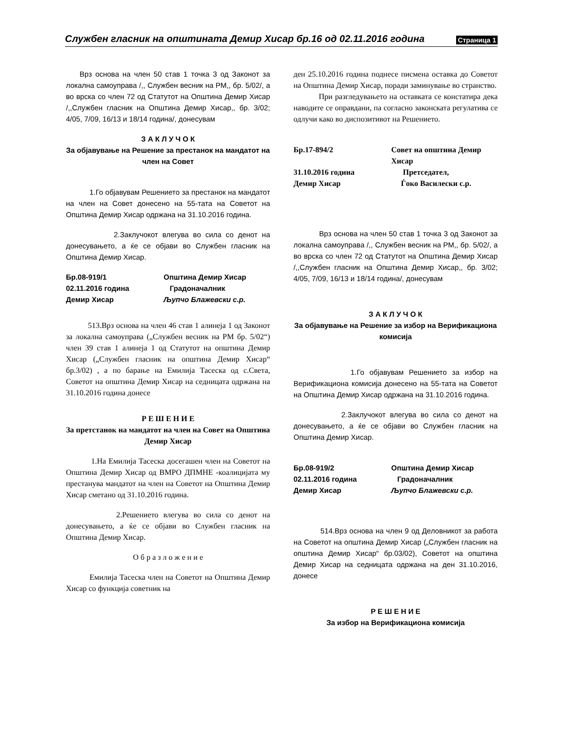Службен гласник на општината Демир Хисар бр.16 од 02.11.2016 година Страница 1
Врз основа на член 50 став 1 точка 3 од Законот за локална самоуправа /,, Службен весник на РМ,, бр. 5/02/, а во врска со член 72 од Статутот на Општина Демир Хисар /,,Службен гласник на Општина Демир Хисар,, бр. 3/02; 4/05, 7/09, 16/13 и 18/14 година/, донесувам
З А К Л У Ч О К
За објавување на Решение за престанок на мандатот на член на Совет
1.Го објавувам Решението за престанок на мандатот на член на Совет донесено на 55-тата на Советот на Општина Демир Хисар одржана на 31.10.2016 година.
2.Заклучокот влегува во сила со денот на донесувањето, а ќе се објави во Службен гласник на Општина Демир Хисар.
Бр.08-919/1 Општина Демир Хисар 02.11.2016 година Градоначалник Демир Хисар Љупчо Блажевски с.р.
513.Врз основа на член 46 став 1 алинеја 1 од Законот за локална самоуправа („Службен весник на РМ бр. 5/02“) член 39 став 1 алинеја 1 од Статутот на општина Демир Хисар („Службен гласник на општина Демир Хисар“ бр.3/02) , а по барање на Емилија Тасеска од с.Света, Советот на општина Демир Хисар на седницата одржана на 31.10.2016 година донесе
Р Е Ш Е Н И Е
За претстанок на мандатот на член на Совет на Општина Демир Хисар
1.На Емилија Тасеска досегашен член на Советот на Општина Демир Хисар од ВМРО ДПМНЕ -коалицијата му престанува мандатот на член на Советот на Општина Демир Хисар сметано од 31.10.2016 година.
2.Решението влегува во сила со денот на донесувањето, а ќе се објави во Службен гласник на Општина Демир Хисар.
О б р а з л о ж е н и е
Емилија Тасеска член на Советот на Општина Демир Хисар со функција советник на
ден 25.10.2016 година поднесе писмена оставка до Советот на Општина Демир Хисар, поради заминување во странство.
При разгледувањето на оставката се констатира дека наводите се оправдани, па согласно законската регулатива се одлучи како во диспозитивот на Решението.
Бр.17-894/2 Совет на општина Демир Хисар 31.10.2016 година Претседател, Демир Хисар Ѓоко Василески с.р.
Врз основа на член 50 став 1 точка 3 од Законот за локална самоуправа /,, Службен весник на РМ,, бр. 5/02/, а во врска со член 72 од Статутот на Општина Демир Хисар /,,Службен гласник на Општина Демир Хисар,, бр. 3/02; 4/05, 7/09, 16/13 и 18/14 година/, донесувам
З А К Л У Ч О К
За објавување на Решение за избор на Верификациона комисија
1.Го објавувам Решението за избор на Верификациона комисија донесено на 55-тата на Советот на Општина Демир Хисар одржана на 31.10.2016 година.
2.Заклучокот влегува во сила со денот на донесувањето, а ќе се објави во Службен гласник на Општина Демир Хисар.
Бр.08-919/2 Општина Демир Хисар 02.11.2016 година Градоначалник Демир Хисар Љупчо Блажевски с.р.
514.Врз основа на член 9 од Деловникот за работа на Советот на општина Демир Хисар („Службен гласник на општина Демир Хисар“ бр.03/02), Советот на општина Демир Хисар на седницата одржана на ден 31.10.2016, донесе
Р Е Ш Е Н И Е
За избор на Верификациона комисија